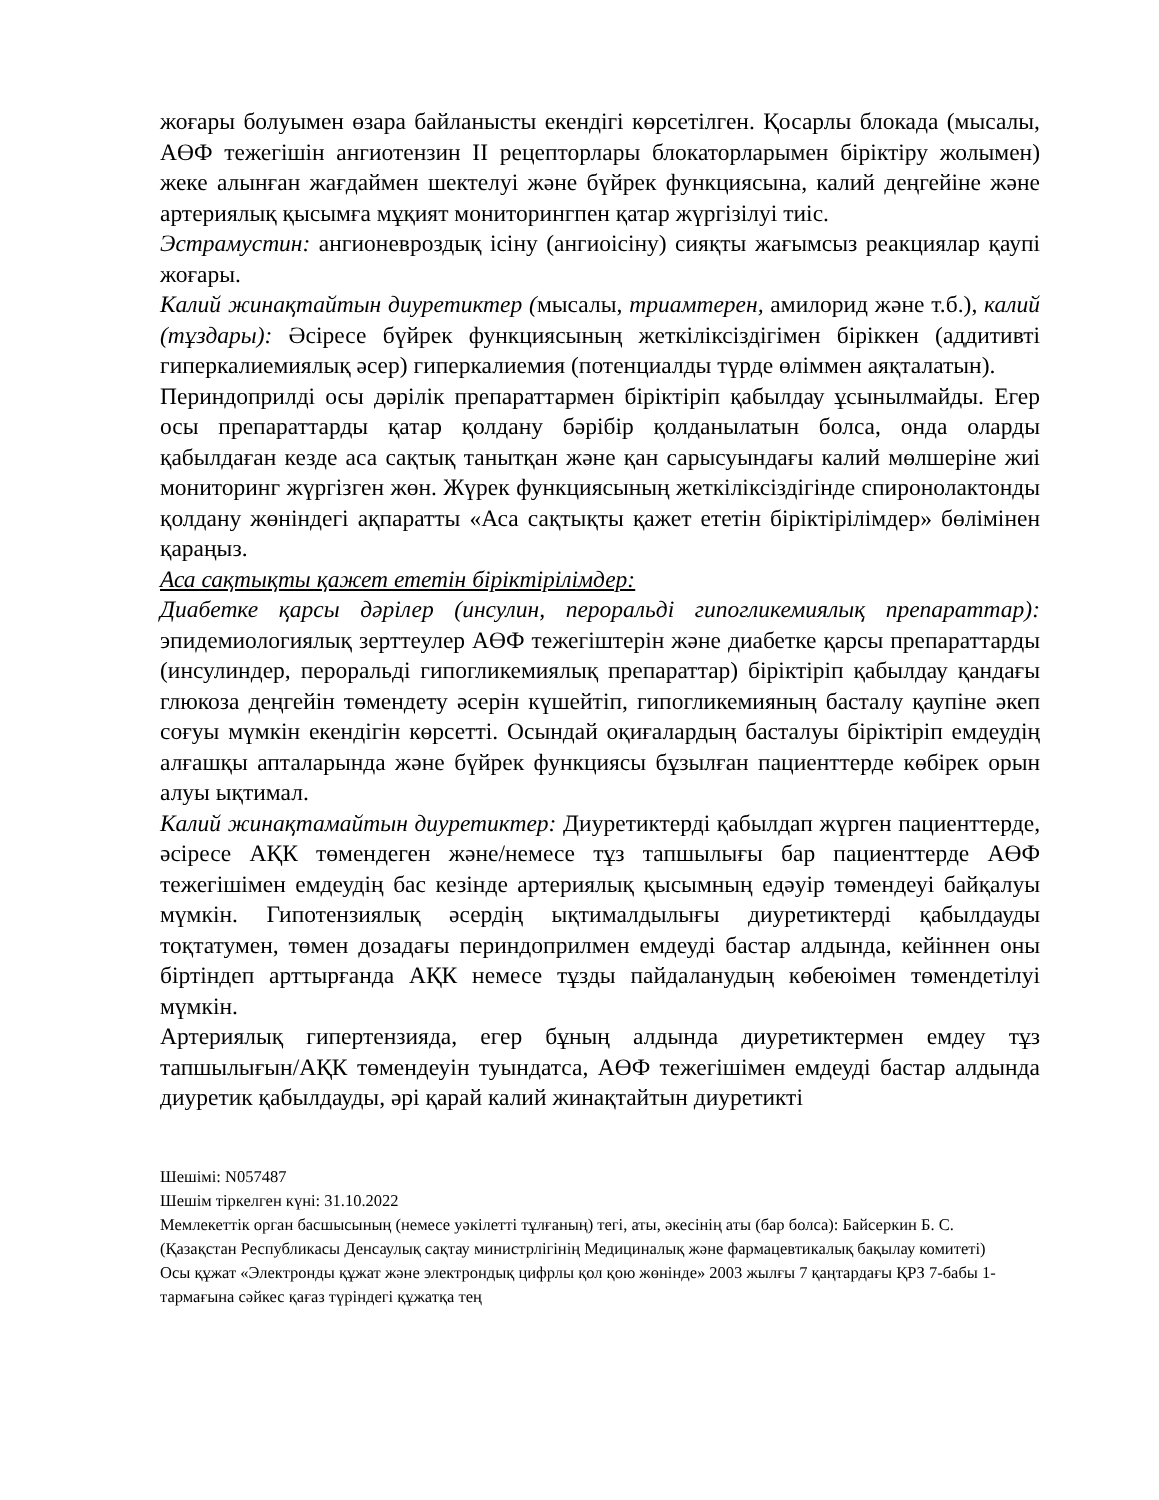жоғары болуымен өзара байланысты екендігі көрсетілген. Қосарлы блокада (мысалы, АӨФ тежегішін ангиотензин II рецепторлары блокаторларымен біріктіру жолымен) жеке алынған жағдаймен шектелуі және бүйрек функциясына, калий деңгейіне және артериялық қысымға мұқият мониторингпен қатар жүргізілуі тиіс.
Эстрамустин: ангионевроздық ісіну (ангиоісіну) сияқты жағымсыз реакциялар қаупі жоғары.
Калий жинақтайтын диуретиктер (мысалы, триамтерен, амилорид және т.б.), калий (тұздары): Әсіресе бүйрек функциясының жеткіліксіздігімен біріккен (аддитивті гиперкалиемиялық әсер) гиперкалиемия (потенциалды түрде өліммен аяқталатын).
Периндоприлді осы дәрілік препараттармен біріктіріп қабылдау ұсынылмайды. Егер осы препараттарды қатар қолдану бәрібір қолданылатын болса, онда оларды қабылдаған кезде аса сақтық танытқан және қан сарысуындағы калий мөлшеріне жиі мониторинг жүргізген жөн. Жүрек функциясының жеткіліксіздігінде спиронолактонды қолдану жөніндегі ақпаратты «Аса сақтықты қажет ететін біріктірілімдер» бөлімінен қараңыз.
Аса сақтықты қажет ететін біріктірілімдер:
Диабетке қарсы дәрілер (инсулин, пероральді гипогликемиялық препараттар): эпидемиологиялық зерттеулер АӨФ тежегіштерін және диабетке қарсы препараттарды (инсулиндер, пероральді гипогликемиялық препараттар) біріктіріп қабылдау қандағы глюкоза деңгейін төмендету әсерін күшейтіп, гипогликемияның басталу қаупіне әкеп соғуы мүмкін екендігін көрсетті. Осындай оқиғалардың басталуы біріктіріп емдеудің алғашқы апталарында және бүйрек функциясы бұзылған пациенттерде көбірек орын алуы ықтимал.
Калий жинақтамайтын диуретиктер: Диуретиктерді қабылдап жүрген пациенттерде, әсіресе АҚК төмендеген және/немесе тұз тапшылығы бар пациенттерде АӨФ тежегішімен емдеудің бас кезінде артериялық қысымның едәуір төмендеуі байқалуы мүмкін. Гипотензиялық әсердің ықтималдылығы диуретиктерді қабылдауды тоқтатумен, төмен дозадағы периндоприлмен емдеуді бастар алдында, кейіннен оны біртіндеп арттырғанда АҚК немесе тұзды пайдаланудың көбеюімен төмендетілуі мүмкін.
Артериялық гипертензияда, егер бұның алдында диуретиктермен емдеу тұз тапшылығын/АҚК төмендеуін туындатса, АӨФ тежегішімен емдеуді бастар алдында диуретик қабылдауды, әрі қарай калий жинақтайтын диуретикті
Шешімі: N057487
Шешім тіркелген күні: 31.10.2022
Мемлекеттік орган басшысының (немесе уәкілетті тұлғаның) тегі, аты, әкесінің аты (бар болса): Байсеркин Б. С.
(Қазақстан Республикасы Денсаулық сақтау министрлігінің Медициналық және фармацевтикалық бақылау комитеті)
Осы құжат «Электронды құжат және электрондық цифрлы қол қою жөнінде» 2003 жылғы 7 қаңтардағы ҚРЗ 7-бабы 1-тармағына сәйкес қағаз түріндегі құжатқа тең